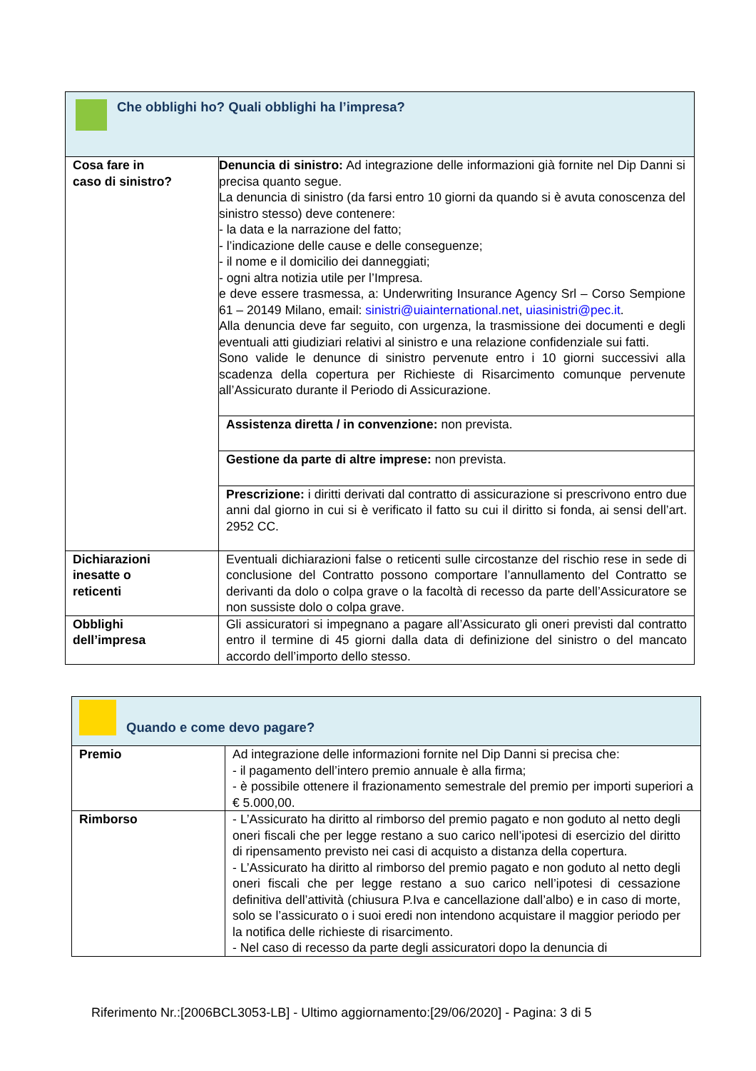| Che obblighi ho? Quali obblighi ha l’impresa? | |
| Cosa fare in caso di sinistro? | Denuncia di sinistro: Ad integrazione delle informazioni già fornite nel Dip Danni si precisa quanto segue. La denuncia di sinistro (da farsi entro 10 giorni da quando si è avuta conoscenza del sinistro stesso) deve contenere: - la data e la narrazione del fatto; - l’indicazione delle cause e delle conseguenze; - il nome e il domicilio dei danneggiati; - ogni altra notizia utile per l’Impresa. e deve essere trasmessa, a: Underwriting Insurance Agency Srl – Corso Sempione 61 – 20149 Milano, email: sinistri@uiainternational.net , uiasinistri@pec.it . Alla denuncia deve far seguito, con urgenza, la trasmissione dei documenti e degli eventuali atti giudiziari relativi al sinistro e una relazione confidenziale sui fatti. Sono valide le denunce di sinistro pervenute entro i 10 giorni successivi alla scadenza della copertura per Richieste di Risarcimento comunque pervenute all’Assicurato durante il Periodo di Assicurazione. |
| | Assistenza diretta / in convenzione: non prevista. |
| | Gestione da parte di altre imprese: non prevista. |
| | Prescrizione: i diritti derivati dal contratto di assicurazione si prescrivono entro due anni dal giorno in cui si è verificato il fatto su cui il diritto si fonda, ai sensi dell’art. 2952 CC. |
| Dichiarazioni inesatte o reticenti | Eventuali dichiarazioni false o reticenti sulle circostanze del rischio rese in sede di conclusione del Contratto possono comportare l’annullamento del Contratto se derivanti da dolo o colpa grave o la facoltà di recesso da parte dell’Assicuratore se non sussiste dolo o colpa grave. |
| Obblighi dell’impresa | Gli assicuratori si impegnano a pagare all’Assicurato gli oneri previsti dal contratto entro il termine di 45 giorni dalla data di definizione del sinistro o del mancato accordo dell’importo dello stesso. |
| Quando e come devo pagare? | |
| Premio | Ad integrazione delle informazioni fornite nel Dip Danni si precisa che: - il pagamento dell’intero premio annuale è alla firma; - è possibile ottenere il frazionamento semestrale del premio per importi superiori a € 5.000,00. |
| Rimborso | - L’Assicurato ha diritto al rimborso del premio pagato e non goduto al netto degli oneri fiscali che per legge restano a suo carico nell’ipotesi di esercizio del diritto di ripensamento previsto nei casi di acquisto a distanza della copertura. - L’Assicurato ha diritto al rimborso del premio pagato e non goduto al netto degli oneri fiscali che per legge restano a suo carico nell’ipotesi di cessazione definitiva dell’attività (chiusura P.Iva e cancellazione dall’albo) e in caso di morte, solo se l’assicurato o i suoi eredi non intendono acquistare il maggior periodo per la notifica delle richieste di risarcimento. - Nel caso di recesso da parte degli assicuratori dopo la denuncia di |
Riferimento Nr.:[2006BCL3053-LB] - Ultimo aggiornamento:[29/06/2020] - Pagina: 3 di 5